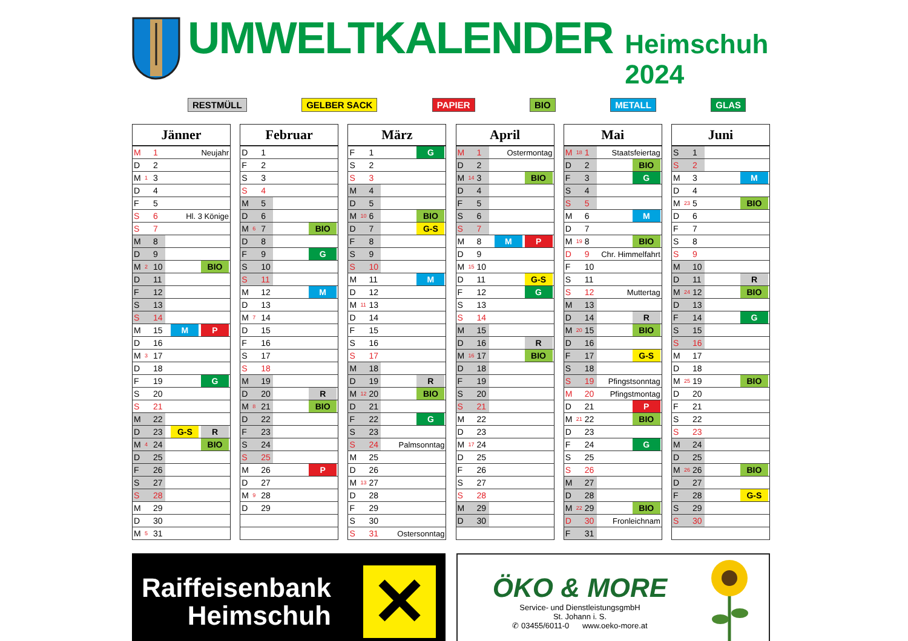UMWELTKALENDER Heimschuh 2024
RESTMÜLL GELBER SACK PAPIER BIO METALL GLAS
| Jänner | | | |
| --- | --- | --- | --- |
| M | | 1 | Neujahr |
| D | | 2 | |
| M | 1 | 3 | |
| D | | 4 | |
| F | | 5 | |
| S | | 6 | Hl. 3 Könige |
| S | | 7 | |
| M | | 8 | |
| D | | 9 | |
| M | 2 | 10 | BIO |
| D | | 11 | |
| F | | 12 | |
| S | | 13 | |
| S | | 14 | |
| M | | 15 | M P |
| D | | 16 | |
| M | 3 | 17 | |
| D | | 18 | |
| F | | 19 | G |
| S | | 20 | |
| S | | 21 | |
| M | | 22 | |
| D | | 23 | G-S R |
| M | 4 | 24 | BIO |
| D | | 25 | |
| F | | 26 | |
| S | | 27 | |
| S | | 28 | |
| M | | 29 | |
| D | | 30 | |
| M | 5 | 31 | |
| Februar | | | |
| --- | --- | --- | --- |
| D | | 1 | |
| F | | 2 | |
| S | | 3 | |
| S | | 4 | |
| M | | 5 | |
| D | | 6 | |
| M | 6 | 7 | BIO |
| D | | 8 | |
| F | | 9 | G |
| S | | 10 | |
| S | | 11 | |
| M | | 12 | M |
| D | | 13 | |
| M | 7 | 14 | |
| D | | 15 | |
| F | | 16 | |
| S | | 17 | |
| S | | 18 | |
| M | | 19 | |
| D | | 20 | R |
| M | 8 | 21 | BIO |
| D | | 22 | |
| F | | 23 | |
| S | | 24 | |
| S | | 25 | |
| M | | 26 | P |
| D | | 27 | |
| M | 9 | 28 | |
| D | | 29 | |
| März | | | |
| --- | --- | --- | --- |
| F | | 1 | G |
| S | | 2 | |
| S | | 3 | |
| M | | 4 | |
| D | | 5 | |
| M | 10 | 6 | BIO |
| D | | 7 | G-S |
| F | | 8 | |
| S | | 9 | |
| S | | 10 | |
| M | | 11 | M |
| D | | 12 | |
| M | 11 | 13 | |
| D | | 14 | |
| F | | 15 | |
| S | | 16 | |
| S | | 17 | |
| M | | 18 | |
| D | | 19 | R |
| M | 12 | 20 | BIO |
| D | | 21 | |
| F | | 22 | G |
| S | | 23 | |
| S | | 24 | Palmsonntag |
| M | | 25 | |
| D | | 26 | |
| M | 13 | 27 | |
| D | | 28 | |
| F | | 29 | |
| S | | 30 | |
| S | | 31 | Ostersonntag |
| April | | | |
| --- | --- | --- | --- |
| M | | 1 | Ostermontag |
| D | | 2 | |
| M | 14 | 3 | BIO |
| D | | 4 | |
| F | | 5 | |
| S | | 6 | |
| S | | 7 | |
| M | | 8 | M P |
| D | | 9 | |
| M | 15 | 10 | |
| D | | 11 | G-S |
| F | | 12 | G |
| S | | 13 | |
| S | | 14 | |
| M | | 15 | |
| D | | 16 | R |
| M | 16 | 17 | BIO |
| D | | 18 | |
| F | | 19 | |
| S | | 20 | |
| S | | 21 | |
| M | | 22 | |
| D | | 23 | |
| M | 17 | 24 | |
| D | | 25 | |
| F | | 26 | |
| S | | 27 | |
| S | | 28 | |
| M | | 29 | |
| D | | 30 | |
| Mai | | | |
| --- | --- | --- | --- |
| M | 18 | 1 | Staatsfeiertag |
| D | | 2 | BIO |
| F | | 3 | G |
| S | | 4 | |
| S | | 5 | |
| M | | 6 | M |
| D | | 7 | |
| M | 19 | 8 | BIO |
| D | | 9 | Chr. Himmelfahrt |
| F | | 10 | |
| S | | 11 | |
| S | | 12 | Muttertag |
| M | | 13 | |
| D | | 14 | R |
| M | 20 | 15 | BIO |
| D | | 16 | |
| F | | 17 | G-S |
| S | | 18 | |
| S | | 19 | Pfingstsonntag |
| M | | 20 | Pfingstmontag |
| D | | 21 | P |
| M | 21 | 22 | BIO |
| D | | 23 | |
| F | | 24 | G |
| S | | 25 | |
| S | | 26 | |
| M | | 27 | |
| D | | 28 | |
| M | 22 | 29 | BIO |
| D | | 30 | Fronleichnam |
| F | | 31 | |
| Juni | | | |
| --- | --- | --- | --- |
| S | | 1 | |
| S | | 2 | |
| M | | 3 | M |
| D | | 4 | |
| M | 23 | 5 | BIO |
| D | | 6 | |
| F | | 7 | |
| S | | 8 | |
| S | | 9 | |
| M | | 10 | |
| D | | 11 | R |
| M | 24 | 12 | BIO |
| D | | 13 | |
| F | | 14 | G |
| S | | 15 | |
| S | | 16 | |
| M | | 17 | |
| D | | 18 | |
| M | 25 | 19 | BIO |
| D | | 20 | |
| F | | 21 | |
| S | | 22 | |
| S | | 23 | |
| M | | 24 | |
| D | | 25 | |
| M | 26 | 26 | BIO |
| D | | 27 | |
| F | | 28 | G-S |
| S | | 29 | |
| S | | 30 | |
Raiffeisenbank
Heimschuh
✕
ÖKO & MORE
Service- und DienstleistungsgmbH
St. Johann i. S.
✆ 03455/6011-0 www.oeko-more.at